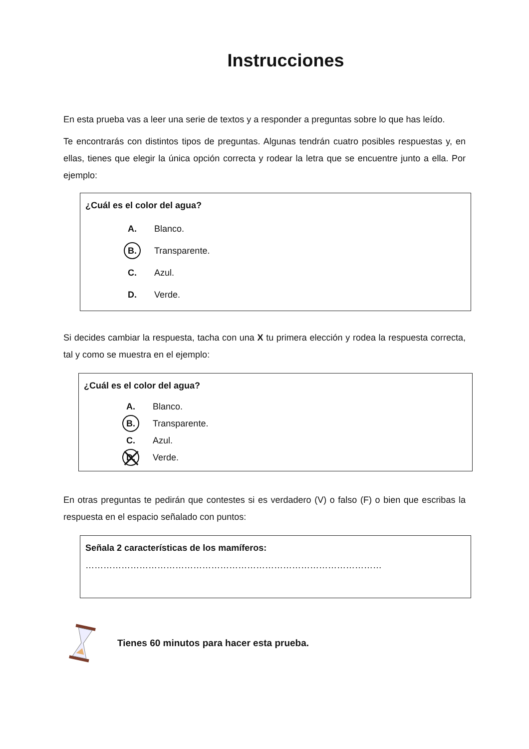Instrucciones
En esta prueba vas a leer una serie de textos y a responder a preguntas sobre lo que has leído.
Te encontrarás con distintos tipos de preguntas. Algunas tendrán cuatro posibles respuestas y, en ellas, tienes que elegir la única opción correcta y rodear la letra que se encuentre junto a ella. Por ejemplo:
¿Cuál es el color del agua?
A. Blanco.
B. Transparente.
C. Azul.
D. Verde.
Si decides cambiar la respuesta, tacha con una X tu primera elección y rodea la respuesta correcta, tal y como se muestra en el ejemplo:
¿Cuál es el color del agua?
A. Blanco.
B. Transparente.
C. Azul.
D. Verde.
En otras preguntas te pedirán que contestes si es verdadero (V) o falso (F) o bien que escribas la respuesta en el espacio señalado con puntos:
Señala 2 características de los mamíferos:
………………………………………………………………………………………
Tienes 60 minutos para hacer esta prueba.